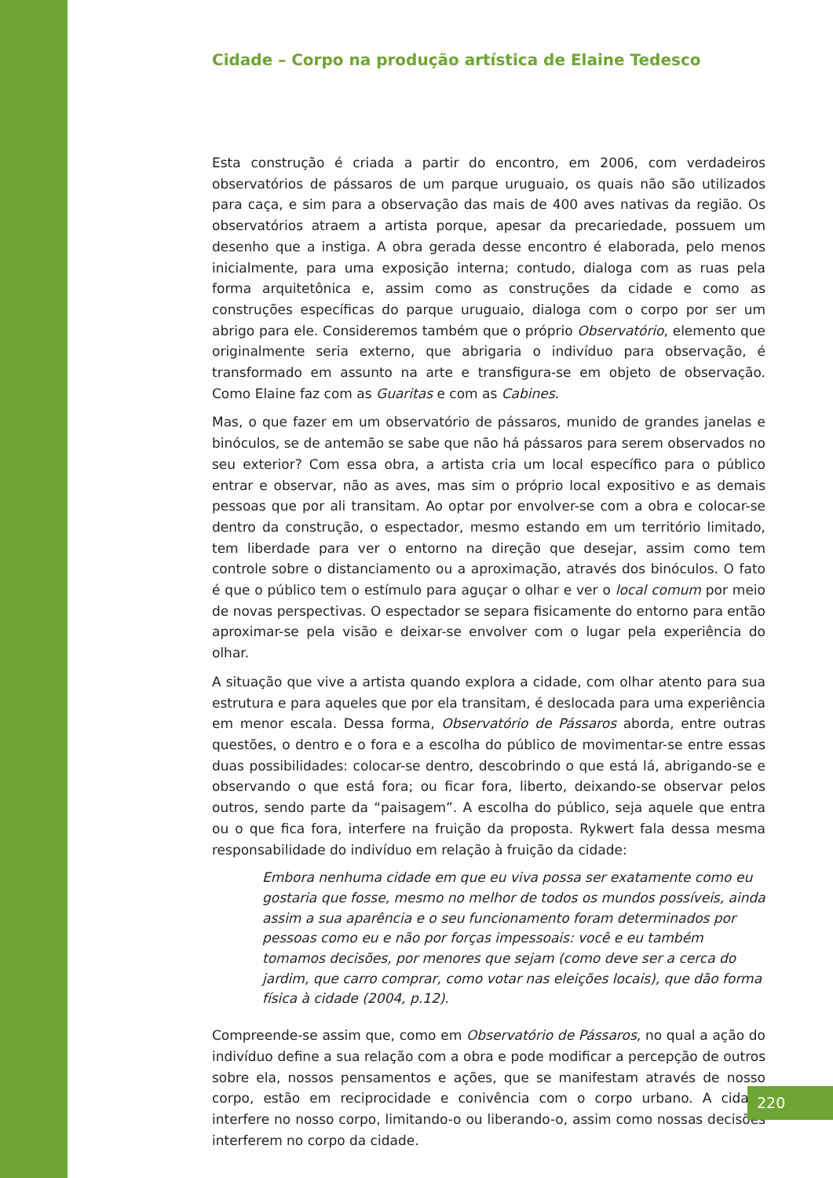Cidade – Corpo na produção artística de Elaine Tedesco
Esta construção é criada a partir do encontro, em 2006, com verdadeiros observatórios de pássaros de um parque uruguaio, os quais não são utilizados para caça, e sim para a observação das mais de 400 aves nativas da região. Os observatórios atraem a artista porque, apesar da precariedade, possuem um desenho que a instiga. A obra gerada desse encontro é elaborada, pelo menos inicialmente, para uma exposição interna; contudo, dialoga com as ruas pela forma arquitetônica e, assim como as construções da cidade e como as construções específicas do parque uruguaio, dialoga com o corpo por ser um abrigo para ele. Consideremos também que o próprio Observatório, elemento que originalmente seria externo, que abrigaria o indivíduo para observação, é transformado em assunto na arte e transfigura-se em objeto de observação. Como Elaine faz com as Guaritas e com as Cabines.
Mas, o que fazer em um observatório de pássaros, munido de grandes janelas e binóculos, se de antemão se sabe que não há pássaros para serem observados no seu exterior? Com essa obra, a artista cria um local específico para o público entrar e observar, não as aves, mas sim o próprio local expositivo e as demais pessoas que por ali transitam. Ao optar por envolver-se com a obra e colocar-se dentro da construção, o espectador, mesmo estando em um território limitado, tem liberdade para ver o entorno na direção que desejar, assim como tem controle sobre o distanciamento ou a aproximação, através dos binóculos. O fato é que o público tem o estímulo para aguçar o olhar e ver o local comum por meio de novas perspectivas. O espectador se separa fisicamente do entorno para então aproximar-se pela visão e deixar-se envolver com o lugar pela experiência do olhar.
A situação que vive a artista quando explora a cidade, com olhar atento para sua estrutura e para aqueles que por ela transitam, é deslocada para uma experiência em menor escala. Dessa forma, Observatório de Pássaros aborda, entre outras questões, o dentro e o fora e a escolha do público de movimentar-se entre essas duas possibilidades: colocar-se dentro, descobrindo o que está lá, abrigando-se e observando o que está fora; ou ficar fora, liberto, deixando-se observar pelos outros, sendo parte da “paisagem”. A escolha do público, seja aquele que entra ou o que fica fora, interfere na fruição da proposta. Rykwert fala dessa mesma responsabilidade do indivíduo em relação à fruição da cidade:
Embora nenhuma cidade em que eu viva possa ser exatamente como eu gostaria que fosse, mesmo no melhor de todos os mundos possíveis, ainda assim a sua aparência e o seu funcionamento foram determinados por pessoas como eu e não por forças impessoais: você e eu também tomamos decisões, por menores que sejam (como deve ser a cerca do jardim, que carro comprar, como votar nas eleições locais), que dão forma física à cidade (2004, p.12).
Compreende-se assim que, como em Observatório de Pássaros, no qual a ação do indivíduo define a sua relação com a obra e pode modificar a percepção de outros sobre ela, nossos pensamentos e ações, que se manifestam através de nosso corpo, estão em reciprocidade e conivência com o corpo urbano. A cidade interfere no nosso corpo, limitando-o ou liberando-o, assim como nossas decisões interferem no corpo da cidade.
220